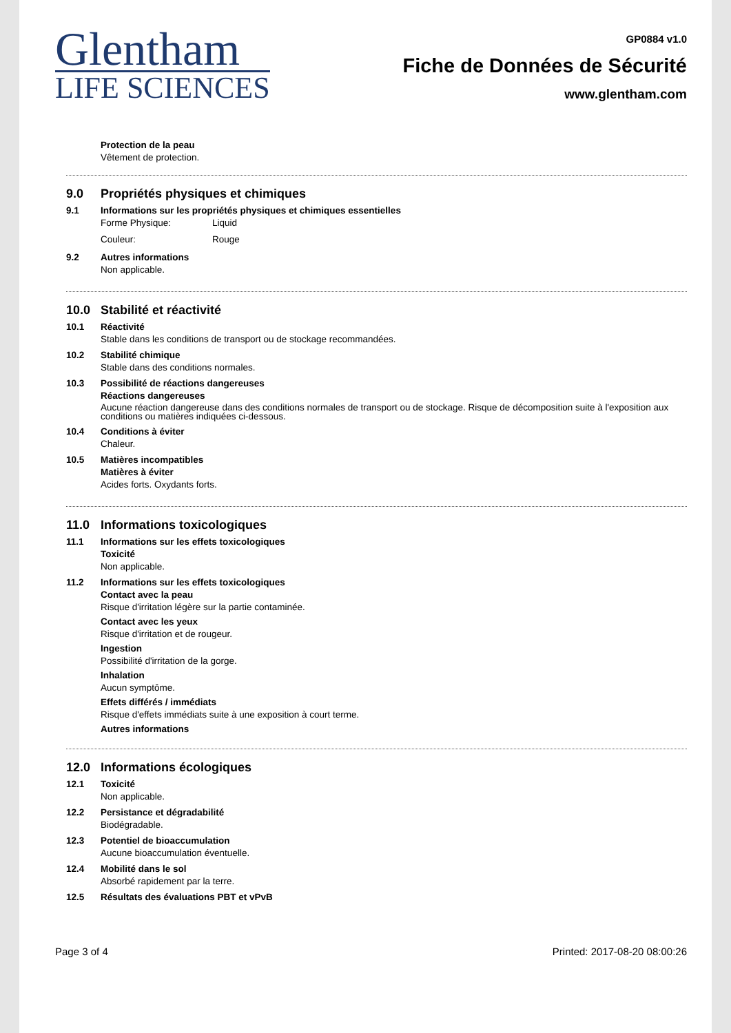Glentham
LIFE SCIENCES
GP0884 v1.0
Fiche de Données de Sécurité
www.glentham.com
Protection de la peau
Vêtement de protection.
9.0 Propriétés physiques et chimiques
9.1 Informations sur les propriétés physiques et chimiques essentielles
Forme Physique: Liquid
Couleur: Rouge
9.2 Autres informations
Non applicable.
10.0 Stabilité et réactivité
10.1 Réactivité
Stable dans les conditions de transport ou de stockage recommandées.
10.2 Stabilité chimique
Stable dans des conditions normales.
10.3 Possibilité de réactions dangereuses
Réactions dangereuses
Aucune réaction dangereuse dans des conditions normales de transport ou de stockage. Risque de décomposition suite à l'exposition aux conditions ou matières indiquées ci-dessous.
10.4 Conditions à éviter
Chaleur.
10.5 Matières incompatibles
Matières à éviter
Acides forts. Oxydants forts.
11.0 Informations toxicologiques
11.1 Informations sur les effets toxicologiques
Toxicité
Non applicable.
11.2 Informations sur les effets toxicologiques
Contact avec la peau
Risque d'irritation légère sur la partie contaminée.
Contact avec les yeux
Risque d'irritation et de rougeur.
Ingestion
Possibilité d'irritation de la gorge.
Inhalation
Aucun symptôme.
Effets différés / immédiats
Risque d'effets immédiats suite à une exposition à court terme.
Autres informations
12.0 Informations écologiques
12.1 Toxicité
Non applicable.
12.2 Persistance et dégradabilité
Biodégradable.
12.3 Potentiel de bioaccumulation
Aucune bioaccumulation éventuelle.
12.4 Mobilité dans le sol
Absorbé rapidement par la terre.
12.5 Résultats des évaluations PBT et vPvB
Page 3 of 4 Printed: 2017-08-20 08:00:26